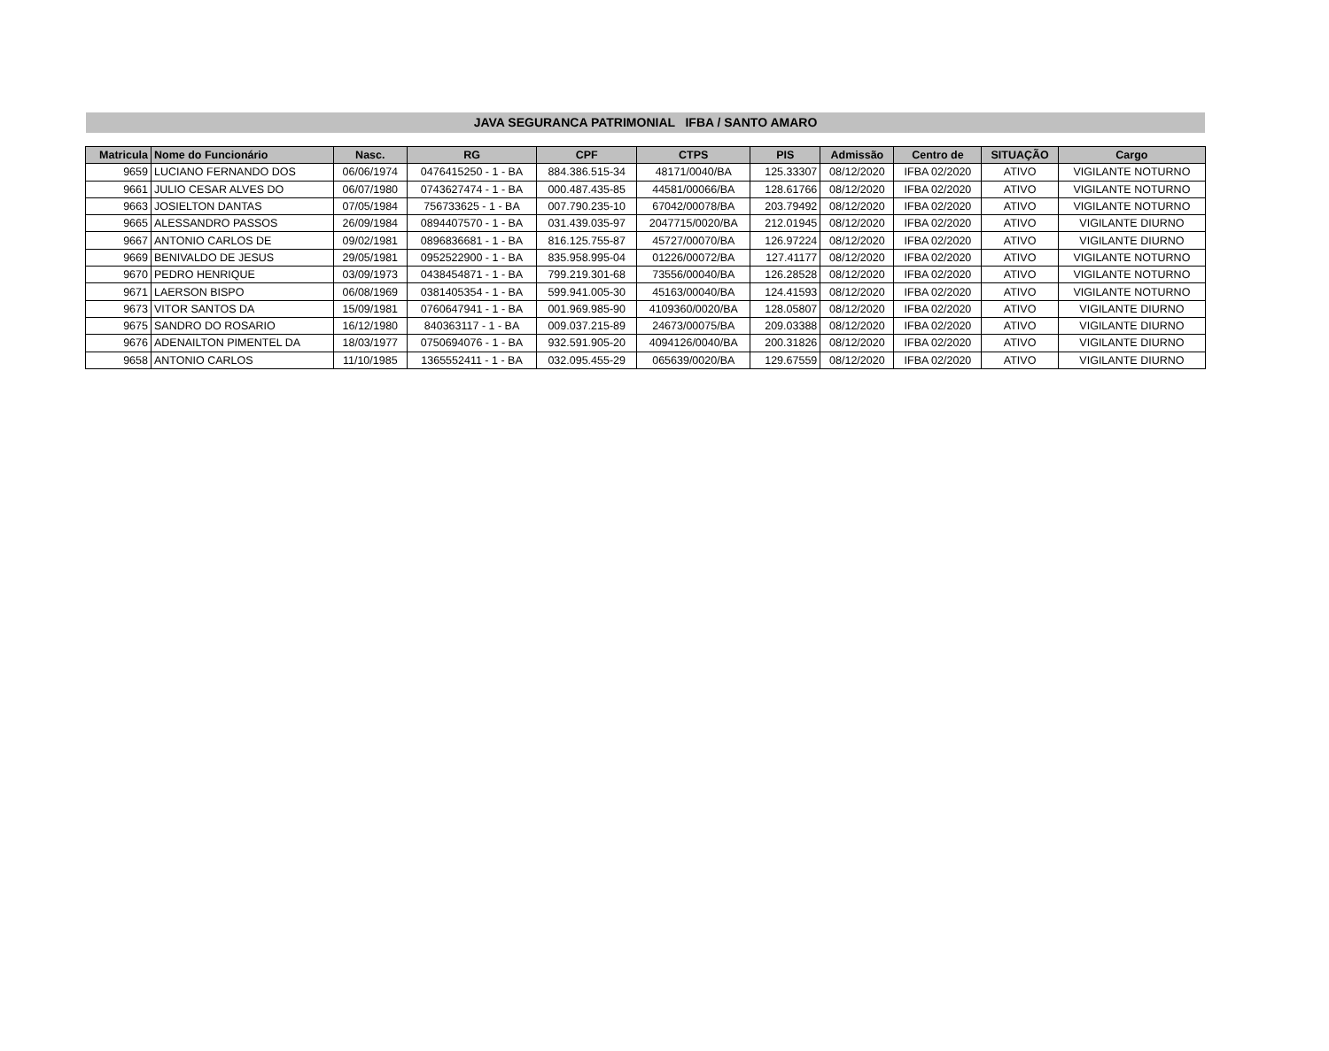JAVA SEGURANCA PATRIMONIAL IFBA / SANTO AMARO
| Matricula | Nome do Funcionário | Nasc. | RG | CPF | CTPS | PIS | Admissão | Centro de | SITUAÇÃO | Cargo |
| --- | --- | --- | --- | --- | --- | --- | --- | --- | --- | --- |
| 9659 | LUCIANO FERNANDO DOS | 06/06/1974 | 0476415250 - 1 - BA | 884.386.515-34 | 48171/0040/BA | 125.33307 | 08/12/2020 | IFBA 02/2020 | ATIVO | VIGILANTE NOTURNO |
| 9661 | JULIO CESAR ALVES DO | 06/07/1980 | 0743627474 - 1 - BA | 000.487.435-85 | 44581/00066/BA | 128.61766 | 08/12/2020 | IFBA 02/2020 | ATIVO | VIGILANTE NOTURNO |
| 9663 | JOSIELTON DANTAS | 07/05/1984 | 756733625 - 1 - BA | 007.790.235-10 | 67042/00078/BA | 203.79492 | 08/12/2020 | IFBA 02/2020 | ATIVO | VIGILANTE NOTURNO |
| 9665 | ALESSANDRO PASSOS | 26/09/1984 | 0894407570 - 1 - BA | 031.439.035-97 | 2047715/0020/BA | 212.01945 | 08/12/2020 | IFBA 02/2020 | ATIVO | VIGILANTE DIURNO |
| 9667 | ANTONIO CARLOS DE | 09/02/1981 | 0896836681 - 1 - BA | 816.125.755-87 | 45727/00070/BA | 126.97224 | 08/12/2020 | IFBA 02/2020 | ATIVO | VIGILANTE DIURNO |
| 9669 | BENIVALDO DE JESUS | 29/05/1981 | 0952522900 - 1 - BA | 835.958.995-04 | 01226/00072/BA | 127.41177 | 08/12/2020 | IFBA 02/2020 | ATIVO | VIGILANTE NOTURNO |
| 9670 | PEDRO HENRIQUE | 03/09/1973 | 0438454871 - 1 - BA | 799.219.301-68 | 73556/00040/BA | 126.28528 | 08/12/2020 | IFBA 02/2020 | ATIVO | VIGILANTE NOTURNO |
| 9671 | LAERSON BISPO | 06/08/1969 | 0381405354 - 1 - BA | 599.941.005-30 | 45163/00040/BA | 124.41593 | 08/12/2020 | IFBA 02/2020 | ATIVO | VIGILANTE NOTURNO |
| 9673 | VITOR SANTOS DA | 15/09/1981 | 0760647941 - 1 - BA | 001.969.985-90 | 4109360/0020/BA | 128.05807 | 08/12/2020 | IFBA 02/2020 | ATIVO | VIGILANTE DIURNO |
| 9675 | SANDRO DO ROSARIO | 16/12/1980 | 840363117 - 1 - BA | 009.037.215-89 | 24673/00075/BA | 209.03388 | 08/12/2020 | IFBA 02/2020 | ATIVO | VIGILANTE DIURNO |
| 9676 | ADENAILTON PIMENTEL DA | 18/03/1977 | 0750694076 - 1 - BA | 932.591.905-20 | 4094126/0040/BA | 200.31826 | 08/12/2020 | IFBA 02/2020 | ATIVO | VIGILANTE DIURNO |
| 9658 | ANTONIO CARLOS | 11/10/1985 | 1365552411 - 1 - BA | 032.095.455-29 | 065639/0020/BA | 129.67559 | 08/12/2020 | IFBA 02/2020 | ATIVO | VIGILANTE DIURNO |